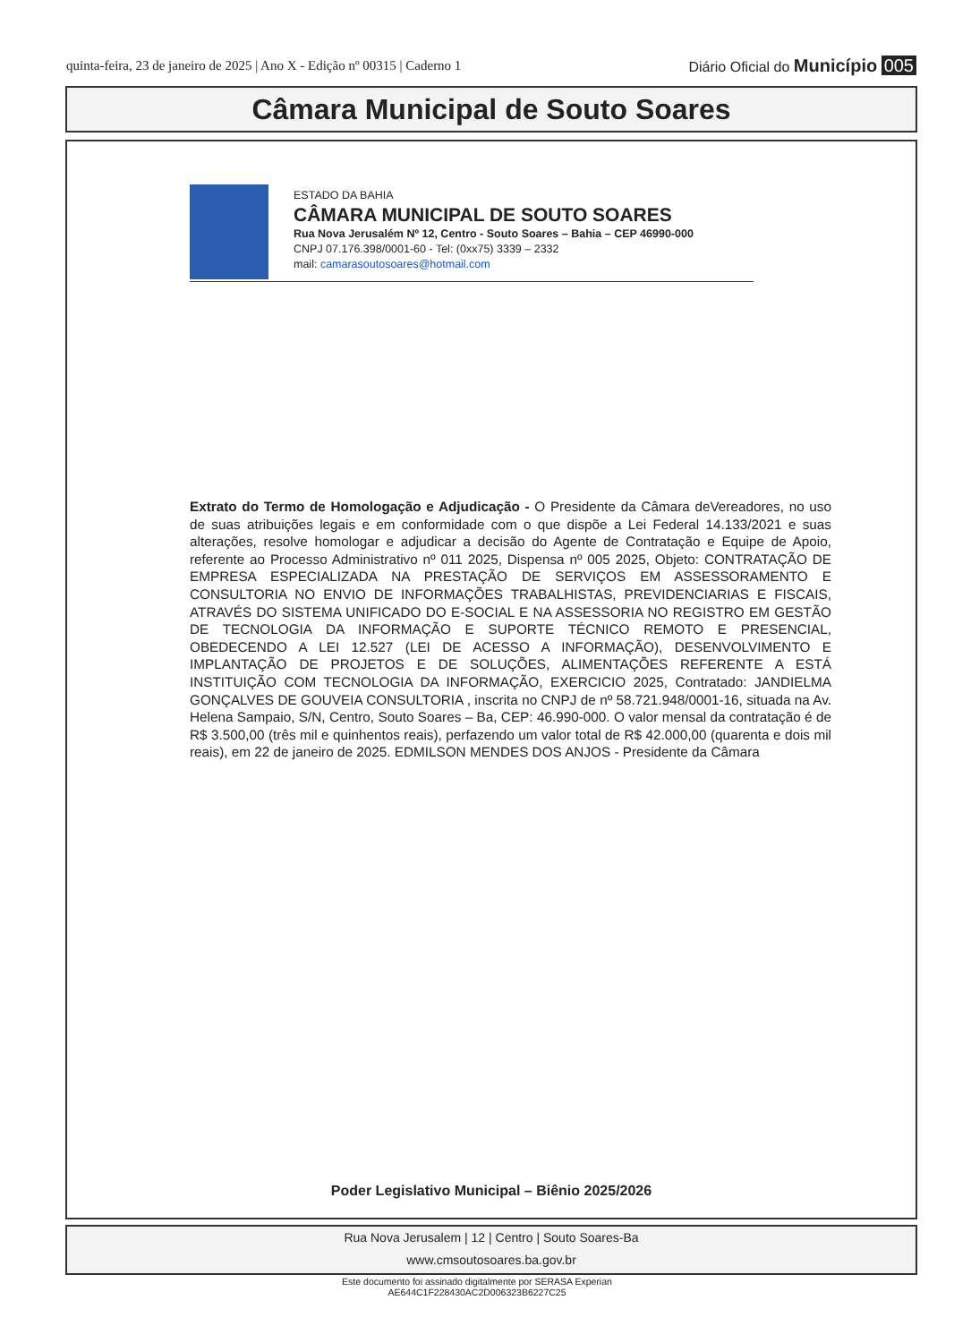quinta-feira, 23 de janeiro de 2025 | Ano X - Edição nº 00315 | Caderno 1
Diário Oficial do Município 005
Câmara Municipal de Souto Soares
ESTADO DA BAHIA
CÂMARA MUNICIPAL DE SOUTO SOARES
Rua Nova Jerusalém Nº 12, Centro - Souto Soares – Bahia – CEP 46990-000
CNPJ 07.176.398/0001-60 - Tel: (0xx75) 3339 – 2332
mail: camarasoutosoares@hotmail.com
Extrato do Termo de Homologação e Adjudicação - O Presidente da Câmara deVereadores, no uso de suas atribuições legais e em conformidade com o que dispõe a Lei Federal 14.133/2021 e suas alterações, resolve homologar e adjudicar a decisão do Agente de Contratação e Equipe de Apoio, referente ao Processo Administrativo nº 011 2025, Dispensa nº 005 2025, Objeto: CONTRATAÇÃO DE EMPRESA ESPECIALIZADA NA PRESTAÇÃO DE SERVIÇOS EM ASSESSORAMENTO E CONSULTORIA NO ENVIO DE INFORMAÇÕES TRABALHISTAS, PREVIDENCIARIAS E FISCAIS, ATRAVÉS DO SISTEMA UNIFICADO DO E-SOCIAL E NA ASSESSORIA NO REGISTRO EM GESTÃO DE TECNOLOGIA DA INFORMAÇÃO E SUPORTE TÉCNICO REMOTO E PRESENCIAL, OBEDECENDO A LEI 12.527 (LEI DE ACESSO A INFORMAÇÃO), DESENVOLVIMENTO E IMPLANTAÇÃO DE PROJETOS E DE SOLUÇÕES, ALIMENTAÇÕES REFERENTE A ESTÁ INSTITUIÇÃO COM TECNOLOGIA DA INFORMAÇÃO, EXERCICIO 2025, Contratado: JANDIELMA GONÇALVES DE GOUVEIA CONSULTORIA , inscrita no CNPJ de nº 58.721.948/0001-16, situada na Av. Helena Sampaio, S/N, Centro, Souto Soares – Ba, CEP: 46.990-000. O valor mensal da contratação é de R$ 3.500,00 (três mil e quinhentos reais), perfazendo um valor total de R$ 42.000,00 (quarenta e dois mil reais), em 22 de janeiro de 2025. EDMILSON MENDES DOS ANJOS - Presidente da Câmara
Poder Legislativo Municipal – Biênio 2025/2026
Rua Nova Jerusalem | 12 | Centro | Souto Soares-Ba
www.cmsoutosoares.ba.gov.br
Este documento foi assinado digitalmente por SERASA Experian
AE644C1F228430AC2D006323B6227C25